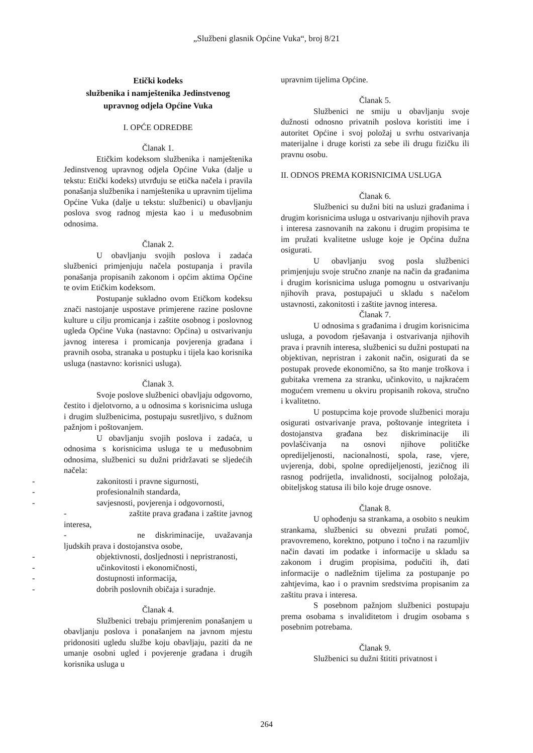„Službeni glasnik Općine Vuka“, broj 8/21
Etički kodeks
službenika i namještenika Jedinstvenog
upravnog odjela Općine Vuka
I. OPĆE ODREDBE
Članak 1.
Etičkim kodeksom službenika i namještenika Jedinstvenog upravnog odjela Općine Vuka (dalje u tekstu: Etički kodeks) utvrđuju se etička načela i pravila ponašanja službenika i namještenika u upravnim tijelima Općine Vuka (dalje u tekstu: službenici) u obavljanju poslova svog radnog mjesta kao i u međusobnim odnosima.
Članak 2.
U obavljanju svojih poslova i zadaća službenici primjenjuju načela postupanja i pravila ponašanja propisanih zakonom i općim aktima Općine te ovim Etičkim kodeksom.
Postupanje sukladno ovom Etičkom kodeksu znači nastojanje uspostave primjerene razine poslovne kulture u cilju promicanja i zaštite osobnog i poslovnog ugleda Općine Vuka (nastavno: Općina) u ostvarivanju javnog interesa i promicanja povjerenja građana i pravnih osoba, stranaka u postupku i tijela kao korisnika usluga (nastavno: korisnici usluga).
Članak 3.
Svoje poslove službenici obavljaju odgovorno, čestito i djelotvorno, a u odnosima s korisnicima usluga i drugim službenicima, postupaju susretljivo, s dužnom pažnjom i poštovanjem.
U obavljanju svojih poslova i zadaća, u odnosima s korisnicima usluga te u međusobnim odnosima, službenici su dužni pridržavati se sljedećih načela:
- zakonitosti i pravne sigurnosti,
- profesionalnih standarda,
- savjesnosti, povjerenja i odgovornosti,
- zaštite prava građana i zaštite javnog interesa,
- ne diskriminacije, uvažavanja ljudskih prava i dostojanstva osobe,
- objektivnosti, dosljednosti i nepristranosti,
- učinkovitosti i ekonomičnosti,
- dostupnosti informacija,
- dobrih poslovnih običaja i suradnje.
Članak 4.
Službenici trebaju primjerenim ponašanjem u obavljanju poslova i ponašanjem na javnom mjestu pridonositi ugledu službe koju obavljaju, paziti da ne umanje osobni ugled i povjerenje građana i drugih korisnika usluga u
upravnim tijelima Općine.
Članak 5.
Službenici ne smiju u obavljanju svoje dužnosti odnosno privatnih poslova koristiti ime i autoritet Općine i svoj položaj u svrhu ostvarivanja materijalne i druge koristi za sebe ili drugu fizičku ili pravnu osobu.
II. ODNOS PREMA KORISNICIMA USLUGA
Članak 6.
Službenici su dužni biti na usluzi građanima i drugim korisnicima usluga u ostvarivanju njihovih prava i interesa zasnovanih na zakonu i drugim propisima te im pružati kvalitetne usluge koje je Općina dužna osigurati.
U obavljanju svog posla službenici primjenjuju svoje stručno znanje na način da građanima i drugim korisnicima usluga pomognu u ostvarivanju njihovih prava, postupajući u skladu s načelom ustavnosti, zakonitosti i zaštite javnog interesa.
Članak 7.
U odnosima s građanima i drugim korisnicima usluga, a povodom rješavanja i ostvarivanja njihovih prava i pravnih interesa, službenici su dužni postupati na objektivan, nepristran i zakonit način, osigurati da se postupak provede ekonomično, sa što manje troškova i gubitaka vremena za stranku, učinkovito, u najkraćem mogućem vremenu u okviru propisanih rokova, stručno i kvalitetno.
U postupcima koje provode službenici moraju osigurati ostvarivanje prava, poštovanje integriteta i dostojanstva građana bez diskriminacije ili povlašćivanja na osnovi njihove političke opredijeljenosti, nacionalnosti, spola, rase, vjere, uvjerenja, dobi, spolne opredijeljenosti, jezičnog ili rasnog podrijetla, invalidnosti, socijalnog položaja, obiteljskog statusa ili bilo koje druge osnove.
Članak 8.
U ophođenju sa strankama, a osobito s neukim strankama, službenici su obvezni pružati pomoć, pravovremeno, korektno, potpuno i točno i na razumljiv način davati im podatke i informacije u skladu sa zakonom i drugim propisima, podučiti ih, dati informacije o nadležnim tijelima za postupanje po zahtjevima, kao i o pravnim sredstvima propisanim za zaštitu prava i interesa.
S posebnom pažnjom službenici postupaju prema osobama s invaliditetom i drugim osobama s posebnim potrebama.
Članak 9.
Službenici su dužni štititi privatnost i
264